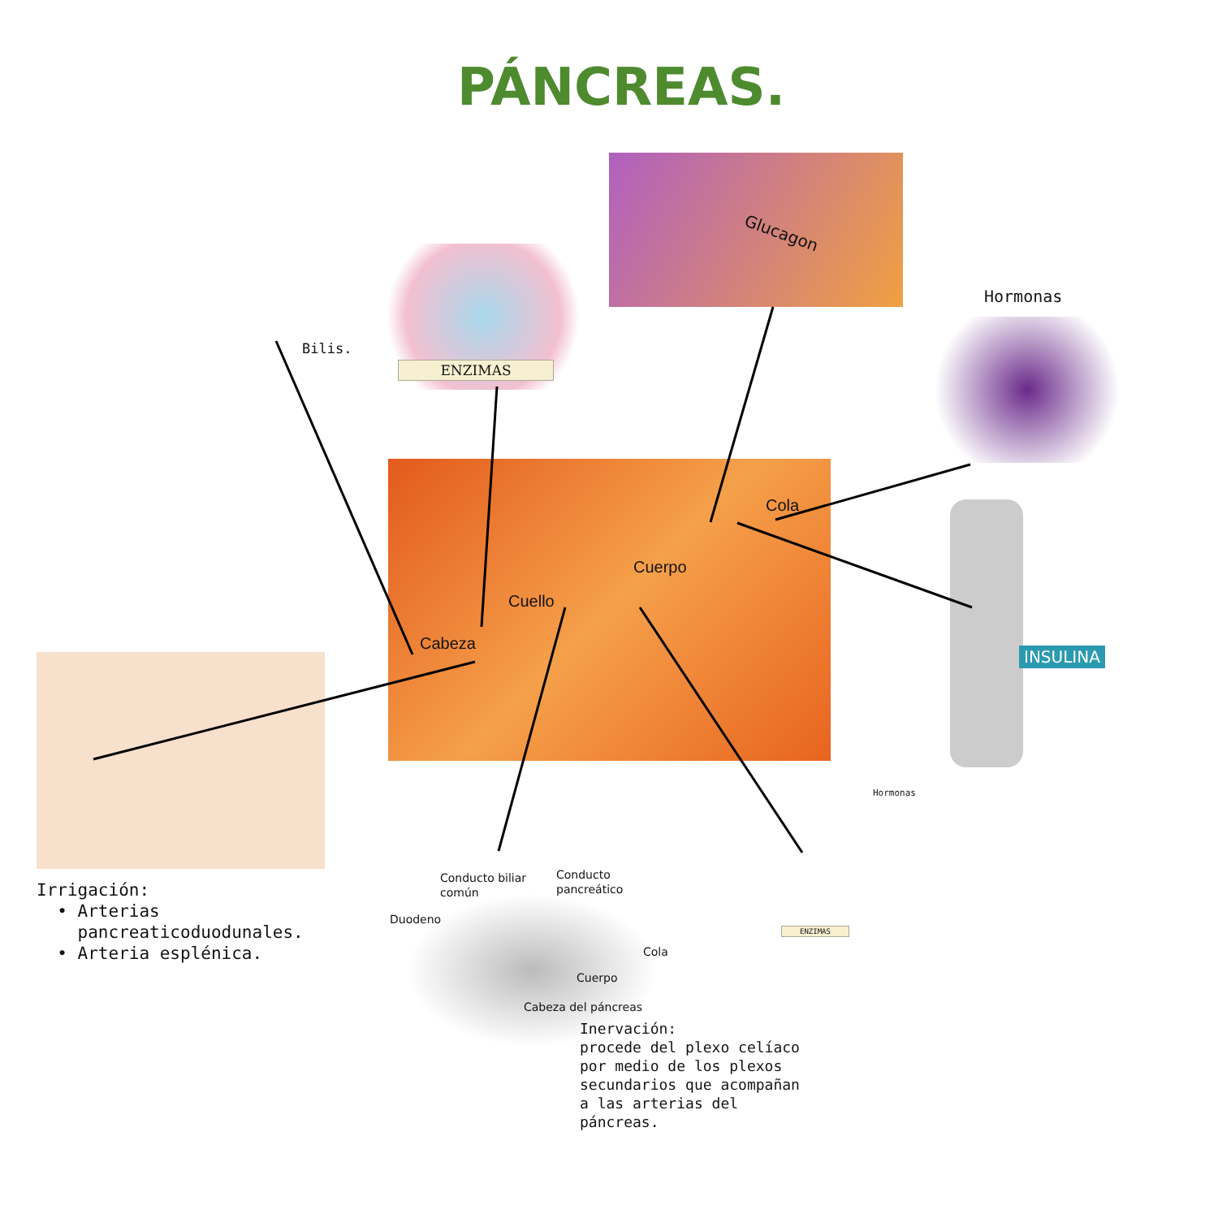PÁNCREAS.
Bilis.
ENZIMAS
Glucagon
Hormonas
INSULINA
Cabeza
Cuello
Cuerpo
Cola
Hormonas
ENZIMAS
Conducto biliar
común
Conducto
pancreático
Duodeno
Cola
Cuerpo
Cabeza del páncreas
Irrigación:
• Arterias
pancreaticoduodunales.
• Arteria esplénica.
Inervación:
procede del plexo celíaco
por medio de los plexos
secundarios que acompañan
a las arterias del
páncreas.